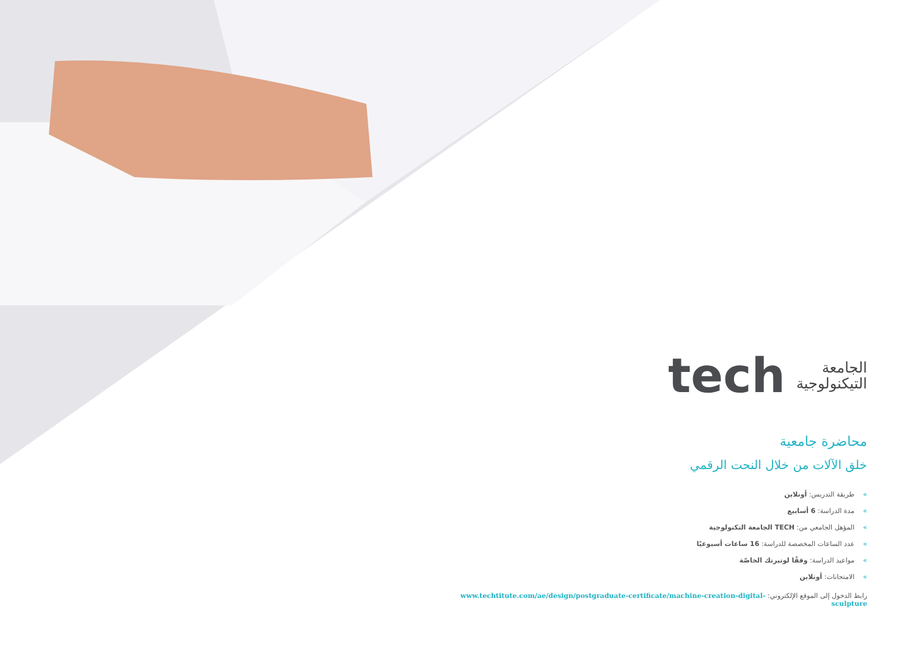الجامعة
التيكنولوجية
tech
محاضرة جامعية
خلق الآلات من خلال النحت الرقمي
»طريقة التدريس: أونلاين
»مدة الدراسة: 6 أسابيع
»المؤهل الجامعي من: TECH الجامعة التكنولوجية
»عدد الساعات المخصصة للدراسة: 16 ساعات أسبوعيًا
»مواعيد الدراسة: وفقًا لوتيرتك الخاصّة
»الامتحانات: أونلاين
رابط الدخول إلى الموقع الإلكتروني: www.techtitute.com/ae/design/postgraduate-certificate/machine-creation-digital-sculpture